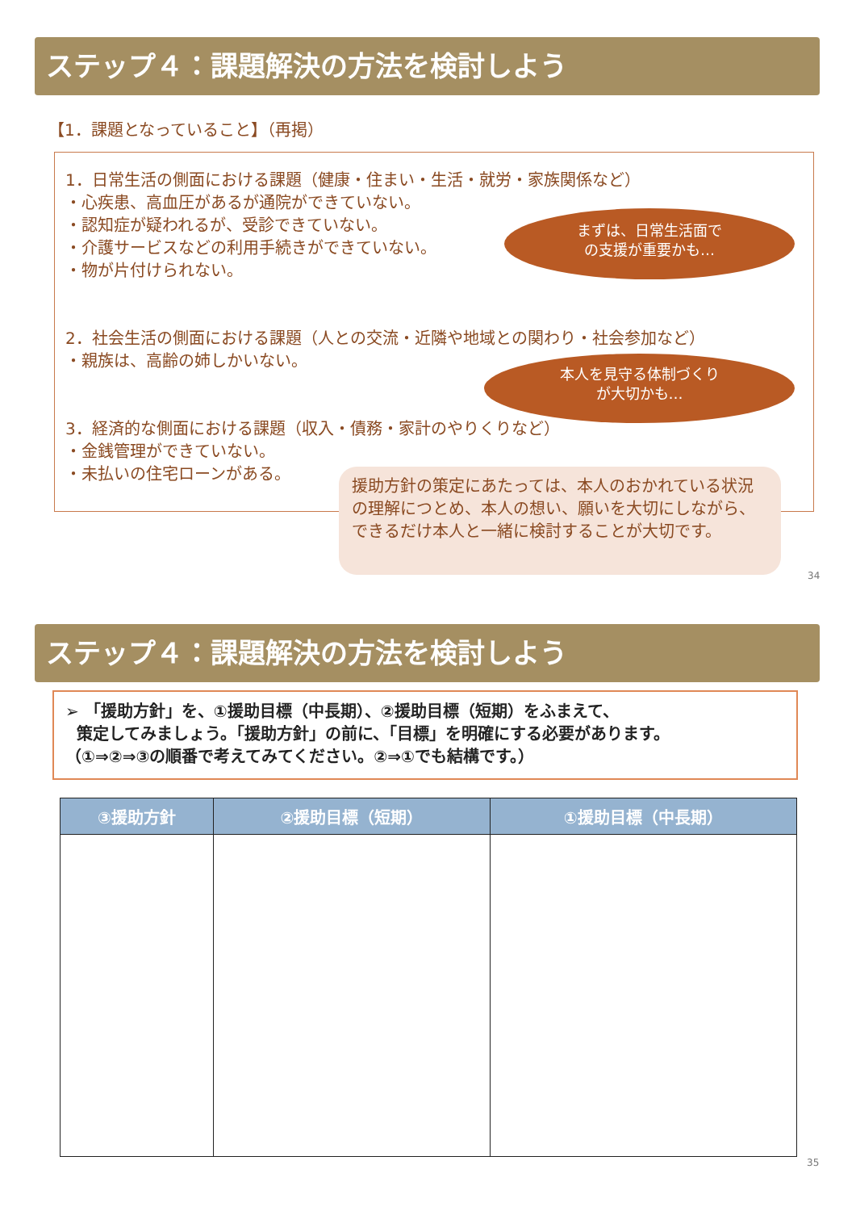ステップ４：課題解決の方法を検討しよう
【1．課題となっていること】（再掲）
1．日常生活の側面における課題（健康・住まい・生活・就労・家族関係など）
・心疾患、高血圧があるが通院ができていない。
・認知症が疑われるが、受診できていない。
・介護サービスなどの利用手続きができていない。
・物が片付けられない。
2．社会生活の側面における課題（人との交流・近隣や地域との関わり・社会参加など）
・親族は、高齢の姉しかいない。
3．経済的な側面における課題（収入・債務・家計のやりくりなど）
・金銭管理ができていない。
・未払いの住宅ローンがある。
まずは、日常生活面で
の支援が重要かも…
本人を見守る体制づくり
が大切かも…
援助方針の策定にあたっては、本人のおかれている状況の理解につとめ、本人の想い、願いを大切にしながら、できるだけ本人と一緒に検討することが大切です。
34
ステップ４：課題解決の方法を検討しよう
➢ 「援助方針」を、①援助目標（中長期）、②援助目標（短期）をふまえて、
策定してみましょう。「援助方針」の前に、「目標」を明確にする必要があります。
（①⇒②⇒③の順番で考えてみてください。②⇒①でも結構です。）
| ③援助方針 | ②援助目標（短期） | ①援助目標（中長期） |
| --- | --- | --- |
35